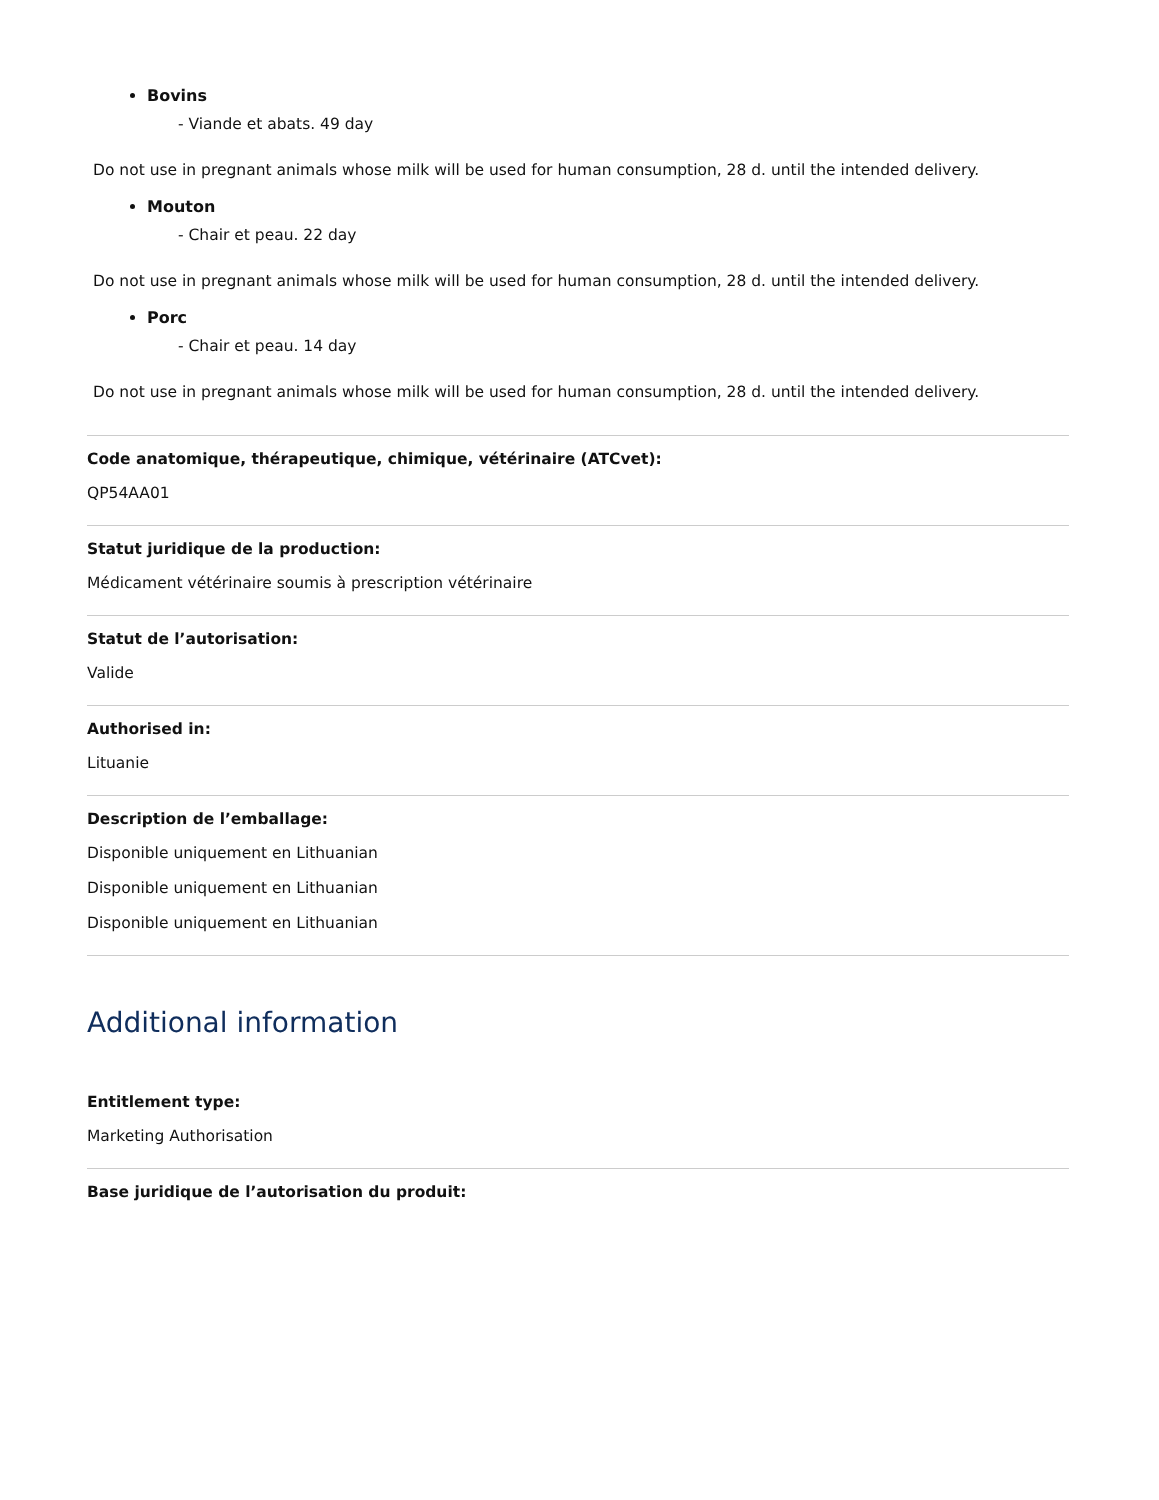Bovins
- Viande et abats. 49 day
Do not use in pregnant animals whose milk will be used for human consumption, 28 d. until the intended delivery.
Mouton
- Chair et peau. 22 day
Do not use in pregnant animals whose milk will be used for human consumption, 28 d. until the intended delivery.
Porc
- Chair et peau. 14 day
Do not use in pregnant animals whose milk will be used for human consumption, 28 d. until the intended delivery.
Code anatomique, thérapeutique, chimique, vétérinaire (ATCvet):
QP54AA01
Statut juridique de la production:
Médicament vétérinaire soumis à prescription vétérinaire
Statut de l’autorisation:
Valide
Authorised in:
Lituanie
Description de l’emballage:
Disponible uniquement en Lithuanian
Disponible uniquement en Lithuanian
Disponible uniquement en Lithuanian
Additional information
Entitlement type:
Marketing Authorisation
Base juridique de l’autorisation du produit: